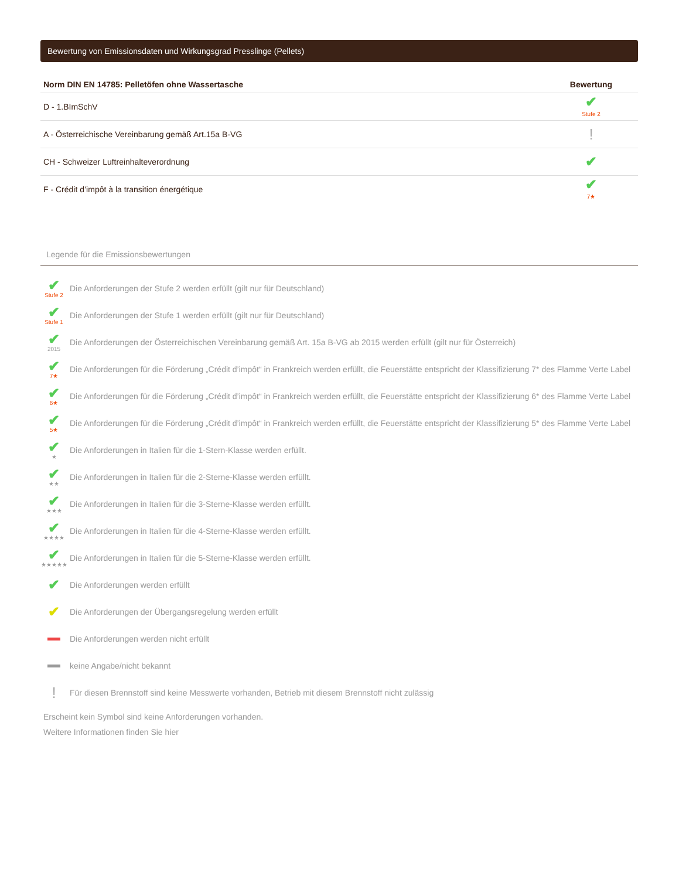Bewertung von Emissionsdaten und Wirkungsgrad Presslinge (Pellets)
| Norm DIN EN 14785: Pelletöfen ohne Wassertasche | Bewertung |
| --- | --- |
| D - 1.BImSchV | ✔ Stufe 2 |
| A - Österreichische Vereinbarung gemäß Art.15a B-VG | ! |
| CH - Schweizer Luftreinhalteverordnung | ✔ |
| F - Crédit d’impôt à la transition énergétique | ✔ 7★ |
Legende für die Emissionsbewertungen
✔
Stufe 2
Die Anforderungen der Stufe 2 werden erfüllt (gilt nur für Deutschland)
✔
Stufe 1
Die Anforderungen der Stufe 1 werden erfüllt (gilt nur für Deutschland)
✔
2015
Die Anforderungen der Österreichischen Vereinbarung gemäß Art. 15a B-VG ab 2015 werden erfüllt (gilt nur für Österreich)
✔
7★
Die Anforderungen für die Förderung „Crédit d’impôt“ in Frankreich werden erfüllt, die Feuerstätte entspricht der Klassifizierung 7* des Flamme Verte Label
✔
6★
Die Anforderungen für die Förderung „Crédit d’impôt“ in Frankreich werden erfüllt, die Feuerstätte entspricht der Klassifizierung 6* des Flamme Verte Label
✔
5★
Die Anforderungen für die Förderung „Crédit d’impôt“ in Frankreich werden erfüllt, die Feuerstätte entspricht der Klassifizierung 5* des Flamme Verte Label
✔
★
Die Anforderungen in Italien für die 1-Stern-Klasse werden erfüllt.
✔
★★
Die Anforderungen in Italien für die 2-Sterne-Klasse werden erfüllt.
✔
★★★
Die Anforderungen in Italien für die 3-Sterne-Klasse werden erfüllt.
✔
★★★★
Die Anforderungen in Italien für die 4-Sterne-Klasse werden erfüllt.
✔
★★★★★
Die Anforderungen in Italien für die 5-Sterne-Klasse werden erfüllt.
✔
Die Anforderungen werden erfüllt
✔
Die Anforderungen der Übergangsregelung werden erfüllt
Die Anforderungen werden nicht erfüllt
keine Angabe/nicht bekannt
!
Für diesen Brennstoff sind keine Messwerte vorhanden, Betrieb mit diesem Brennstoff nicht zulässig
Erscheint kein Symbol sind keine Anforderungen vorhanden.
Weitere Informationen finden Sie hier